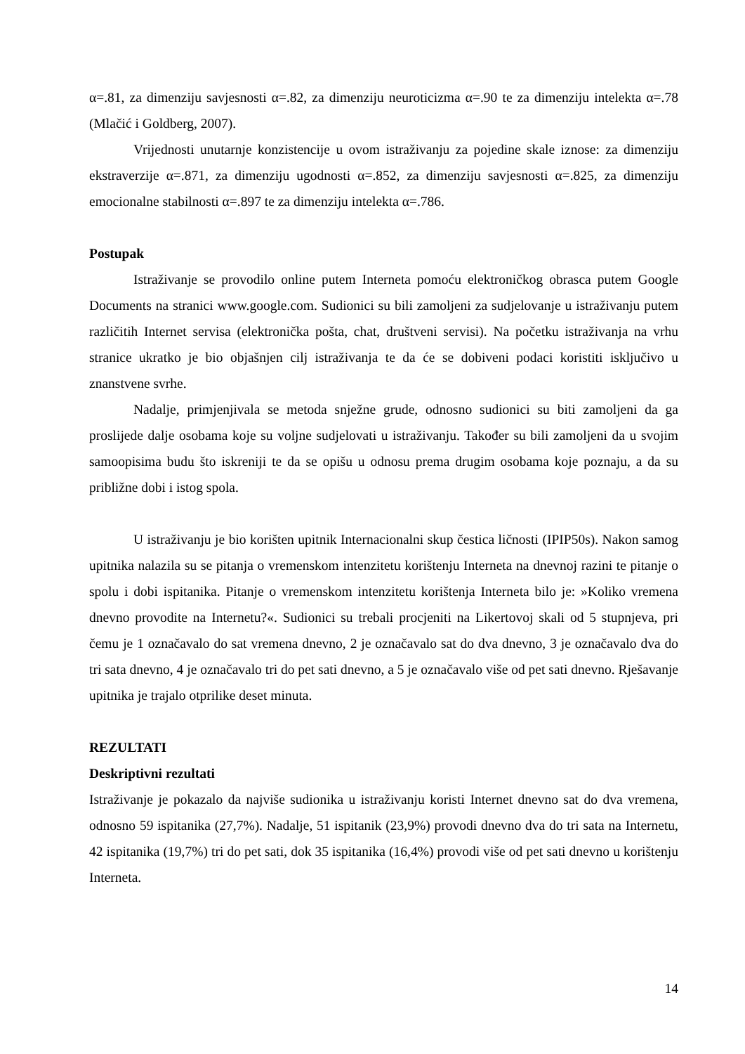α=.81, za dimenziju savjesnosti α=.82, za dimenziju neuroticizma α=.90 te za dimenziju intelekta α=.78 (Mlačić i Goldberg, 2007).
Vrijednosti unutarnje konzistencije u ovom istraživanju za pojedine skale iznose: za dimenziju ekstraverzije α=.871, za dimenziju ugodnosti α=.852, za dimenziju savjesnosti α=.825, za dimenziju emocionalne stabilnosti α=.897 te za dimenziju intelekta α=.786.
Postupak
Istraživanje se provodilo online putem Interneta pomoću elektroničkog obrasca putem Google Documents na stranici www.google.com. Sudionici su bili zamoljeni za sudjelovanje u istraživanju putem različitih Internet servisa (elektronička pošta, chat, društveni servisi). Na početku istraživanja na vrhu stranice ukratko je bio objašnjen cilj istraživanja te da će se dobiveni podaci koristiti isključivo u znanstvene svrhe.
Nadalje, primjenjivala se metoda snježne grude, odnosno sudionici su biti zamoljeni da ga proslijede dalje osobama koje su voljne sudjelovati u istraživanju. Također su bili zamoljeni da u svojim samoopisima budu što iskreniji te da se opišu u odnosu prema drugim osobama koje poznaju, a da su približne dobi i istog spola.
U istraživanju je bio korišten upitnik Internacionalni skup čestica ličnosti (IPIP50s). Nakon samog upitnika nalazila su se pitanja o vremenskom intenzitetu korištenju Interneta na dnevnoj razini te pitanje o spolu i dobi ispitanika. Pitanje o vremenskom intenzitetu korištenja Interneta bilo je: »Koliko vremena dnevno provodite na Internetu?«. Sudionici su trebali procjeniti na Likertovoj skali od 5 stupnjeva, pri čemu je 1 označavalo do sat vremena dnevno, 2 je označavalo sat do dva dnevno, 3 je označavalo dva do tri sata dnevno, 4 je označavalo tri do pet sati dnevno, a 5 je označavalo više od pet sati dnevno. Rješavanje upitnika je trajalo otprilike deset minuta.
REZULTATI
Deskriptivni rezultati
Istraživanje je pokazalo da najviše sudionika u istraživanju koristi Internet dnevno sat do dva vremena, odnosno 59 ispitanika (27,7%). Nadalje, 51 ispitanik (23,9%) provodi dnevno dva do tri sata na Internetu, 42 ispitanika (19,7%) tri do pet sati, dok 35 ispitanika (16,4%) provodi više od pet sati dnevno u korištenju Interneta.
14